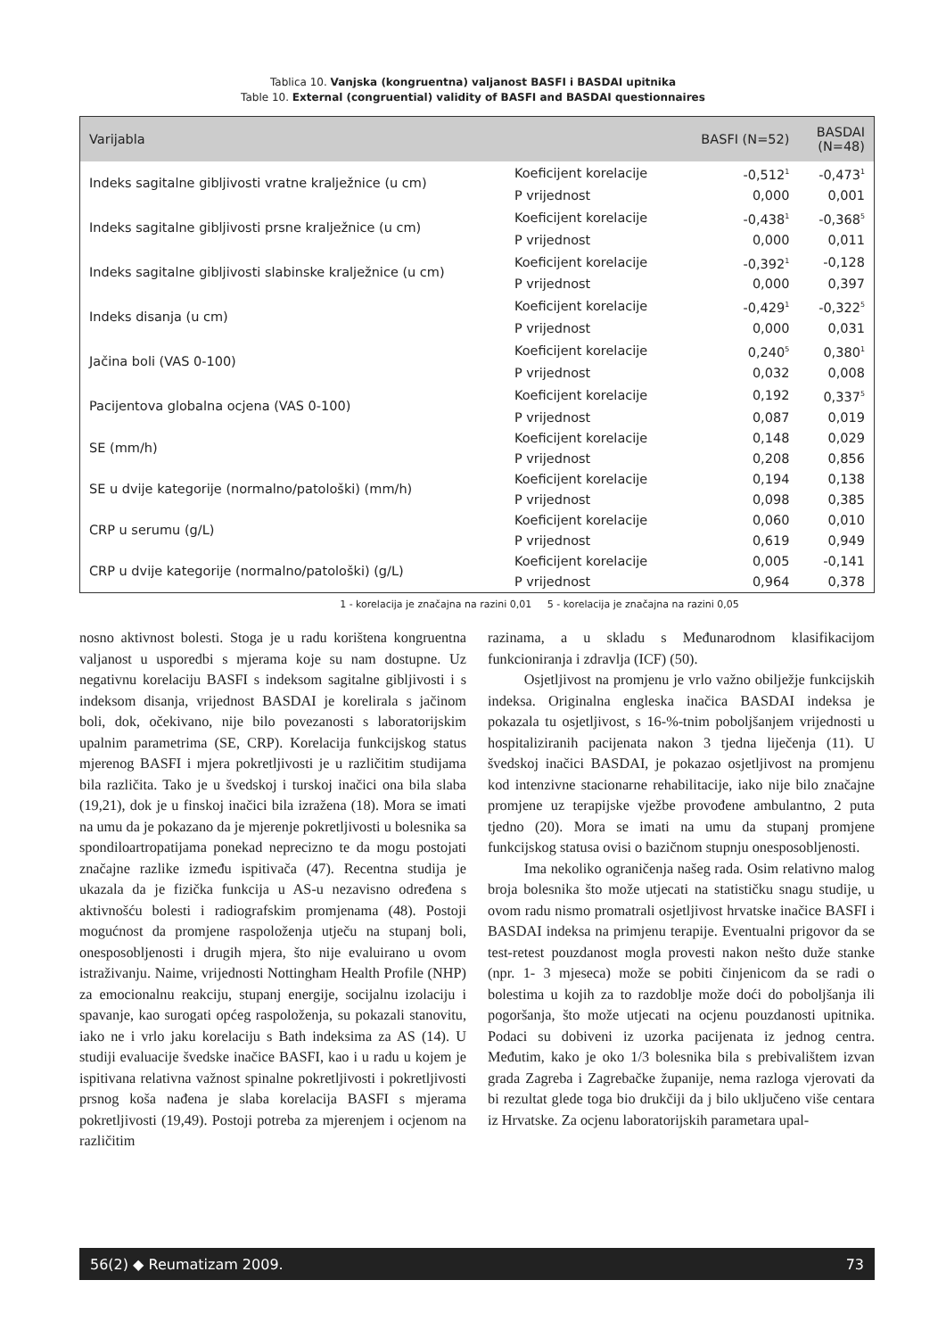Tablica 10. Vanjska (kongruentna) valjanost BASFI i BASDAI upitnika
Table 10. External (congruential) validity of BASFI and BASDAI questionnaires
| Varijabla | | BASFI (N=52) | BASDAI (N=48) |
| --- | --- | --- | --- |
| Indeks sagitalne gibljivosti vratne kralježnice (u cm) | Koeficijent korelacije | -0,512<sup>1</sup> | -0,473<sup>1</sup> |
| | P vrijednost | 0,000 | 0,001 |
| Indeks sagitalne gibljivosti prsne kralježnice (u cm) | Koeficijent korelacije | -0,438<sup>1</sup> | -0,368<sup>5</sup> |
| | P vrijednost | 0,000 | 0,011 |
| Indeks sagitalne gibljivosti slabinske kralježnice (u cm) | Koeficijent korelacije | -0,392<sup>1</sup> | -0,128 |
| | P vrijednost | 0,000 | 0,397 |
| Indeks disanja (u cm) | Koeficijent korelacije | -0,429<sup>1</sup> | -0,322<sup>5</sup> |
| | P vrijednost | 0,000 | 0,031 |
| Jačina boli (VAS 0-100) | Koeficijent korelacije | 0,240<sup>5</sup> | 0,380<sup>1</sup> |
| | P vrijednost | 0,032 | 0,008 |
| Pacijentova globalna ocjena (VAS 0-100) | Koeficijent korelacije | 0,192 | 0,337<sup>5</sup> |
| | P vrijednost | 0,087 | 0,019 |
| SE (mm/h) | Koeficijent korelacije | 0,148 | 0,029 |
| | P vrijednost | 0,208 | 0,856 |
| SE u dvije kategorije (normalno/patološki) (mm/h) | Koeficijent korelacije | 0,194 | 0,138 |
| | P vrijednost | 0,098 | 0,385 |
| CRP u serumu (g/L) | Koeficijent korelacije | 0,060 | 0,010 |
| | P vrijednost | 0,619 | 0,949 |
| CRP u dvije kategorije (normalno/patološki) (g/L) | Koeficijent korelacije | 0,005 | -0,141 |
| | P vrijednost | 0,964 | 0,378 |
1 - korelacija je značajna na razini 0,01 5 - korelacija je značajna na razini 0,05
nosno aktivnost bolesti. Stoga je u radu korištena kongruentna valjanost u usporedbi s mjerama koje su nam dostupne. Uz negativnu korelaciju BASFI s indeksom sagitalne gibljivosti i s indeksom disanja, vrijednost BASDAI je korelirala s jačinom boli, dok, očekivano, nije bilo povezanosti s laboratorijskim upalnim parametrima (SE, CRP). Korelacija funkcijskog status mjerenog BASFI i mjera pokretljivosti je u različitim studijama bila različita. Tako je u švedskoj i turskoj inačici ona bila slaba (19,21), dok je u finskoj inačici bila izražena (18). Mora se imati na umu da je pokazano da je mjerenje pokretljivosti u bolesnika sa spondiloartropatijama ponekad neprecizno te da mogu postojati značajne razlike između ispitivača (47). Recentna studija je ukazala da je fizička funkcija u AS-u nezavisno određena s aktivnošću bolesti i radiografskim promjenama (48). Postoji mogućnost da promjene raspoloženja utječu na stupanj boli, onesposobljenosti i drugih mjera, što nije evaluirano u ovom istraživanju. Naime, vrijednosti Nottingham Health Profile (NHP) za emocionalnu reakciju, stupanj energije, socijalnu izolaciju i spavanje, kao surogati općeg raspoloženja, su pokazali stanovitu, iako ne i vrlo jaku korelaciju s Bath indeksima za AS (14). U studiji evaluacije švedske inačice BASFI, kao i u radu u kojem je ispitivana relativna važnost spinalne pokretljivosti i pokretljivosti prsnog koša nađena je slaba korelacija BASFI s mjerama pokretljivosti (19,49). Postoji potreba za mjerenjem i ocjenom na različitim
razinama, a u skladu s Međunarodnom klasifikacijom funkcioniranja i zdravlja (ICF) (50).
Osjetljivost na promjenu je vrlo važno obilježje funkcijskih indeksa. Originalna engleska inačica BASDAI indeksa je pokazala tu osjetljivost, s 16-%-tnim poboljšanjem vrijednosti u hospitaliziranih pacijenata nakon 3 tjedna liječenja (11). U švedskoj inačici BASDAI, je pokazao osjetljivost na promjenu kod intenzivne stacionarne rehabilitacije, iako nije bilo značajne promjene uz terapijske vježbe provođene ambulantno, 2 puta tjedno (20). Mora se imati na umu da stupanj promjene funkcijskog statusa ovisi o bazičnom stupnju onesposobljenosti.
Ima nekoliko ograničenja našeg rada. Osim relativno malog broja bolesnika što može utjecati na statističku snagu studije, u ovom radu nismo promatrali osjetljivost hrvatske inačice BASFI i BASDAI indeksa na primjenu terapije. Eventualni prigovor da se test-retest pouzdanost mogla provesti nakon nešto duže stanke (npr. 1- 3 mjeseca) može se pobiti činjenicom da se radi o bolestima u kojih za to razdoblje može doći do poboljšanja ili pogoršanja, što može utjecati na ocjenu pouzdanosti upitnika. Podaci su dobiveni iz uzorka pacijenata iz jednog centra. Međutim, kako je oko 1/3 bolesnika bila s prebivalištem izvan grada Zagreba i Zagrebačke županije, nema razloga vjerovati da bi rezultat glede toga bio drukčiji da j bilo uključeno više centara iz Hrvatske. Za ocjenu laboratorijskih parametara upal-
56(2) ◆ Reumatizam 2009. 73